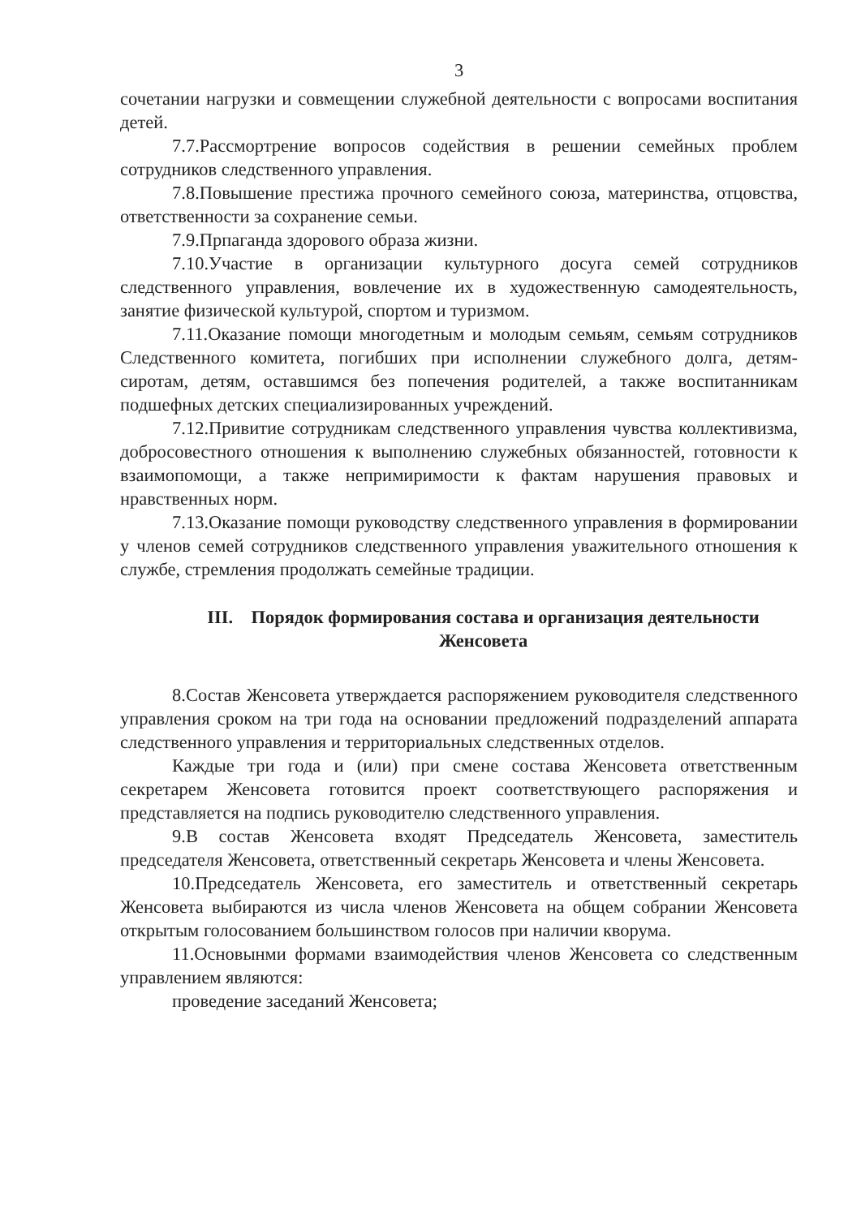3
сочетании нагрузки и совмещении служебной деятельности с вопросами воспитания детей.
7.7.Рассмортрение вопросов содействия в решении семейных проблем сотрудников следственного управления.
7.8.Повышение престижа прочного семейного союза, материнства, отцовства, ответственности за сохранение семьи.
7.9.Прпаганда здорового образа жизни.
7.10.Участие в организации культурного досуга семей сотрудников следственного управления, вовлечение их в художественную самодеятельность, занятие физической культурой, спортом и туризмом.
7.11.Оказание помощи многодетным и молодым семьям, семьям сотрудников Следственного комитета, погибших при исполнении служебного долга, детям-сиротам, детям, оставшимся без попечения родителей, а также воспитанникам подшефных детских специализированных учреждений.
7.12.Привитие сотрудникам следственного управления чувства коллективизма, добросовестного отношения к выполнению служебных обязанностей, готовности к взаимопомощи, а также непримиримости к фактам нарушения правовых и нравственных норм.
7.13.Оказание помощи руководству следственного управления в формировании у членов семей сотрудников следственного управления уважительного отношения к службе, стремления продолжать семейные традиции.
III. Порядок формирования состава и организация деятельности Женсовета
8.Состав Женсовета утверждается распоряжением руководителя следственного управления сроком на три года на основании предложений подразделений аппарата следственного управления и территориальных следственных отделов.
Каждые три года и (или) при смене состава Женсовета ответственным секретарем Женсовета готовится проект соответствующего распоряжения и представляется на подпись руководителю следственного управления.
9.В состав Женсовета входят Председатель Женсовета, заместитель председателя Женсовета, ответственный секретарь Женсовета и члены Женсовета.
10.Председатель Женсовета, его заместитель и ответственный секретарь Женсовета выбираются из числа членов Женсовета на общем собрании Женсовета открытым голосованием большинством голосов при наличии кворума.
11.Основынми формами взаимодействия членов Женсовета со следственным управлением являются:
проведение заседаний Женсовета;